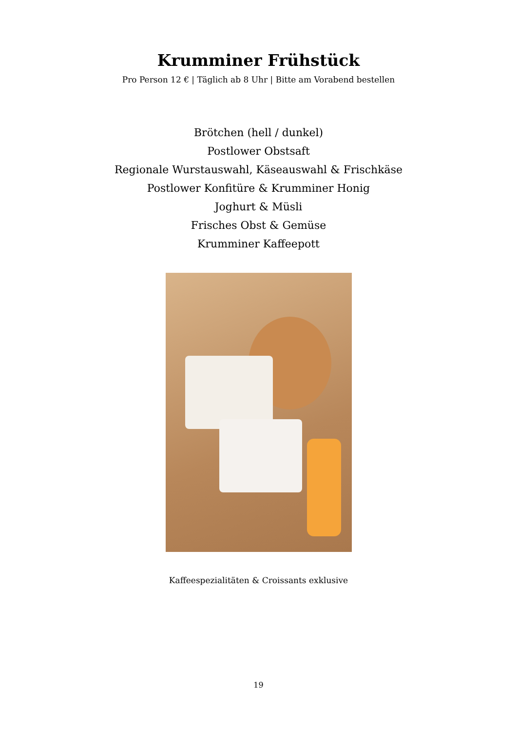Krumminer Frühstück
Pro Person 12 € | Täglich ab 8 Uhr | Bitte am Vorabend bestellen
Brötchen (hell / dunkel)
Postlower Obstsaft
Regionale Wurstauswahl, Käseauswahl & Frischkäse
Postlower Konfitüre & Krumminer Honig
Joghurt & Müsli
Frisches Obst & Gemüse
Krumminer Kaffeepott
Kaffeespezialitäten & Croissants exklusive
19